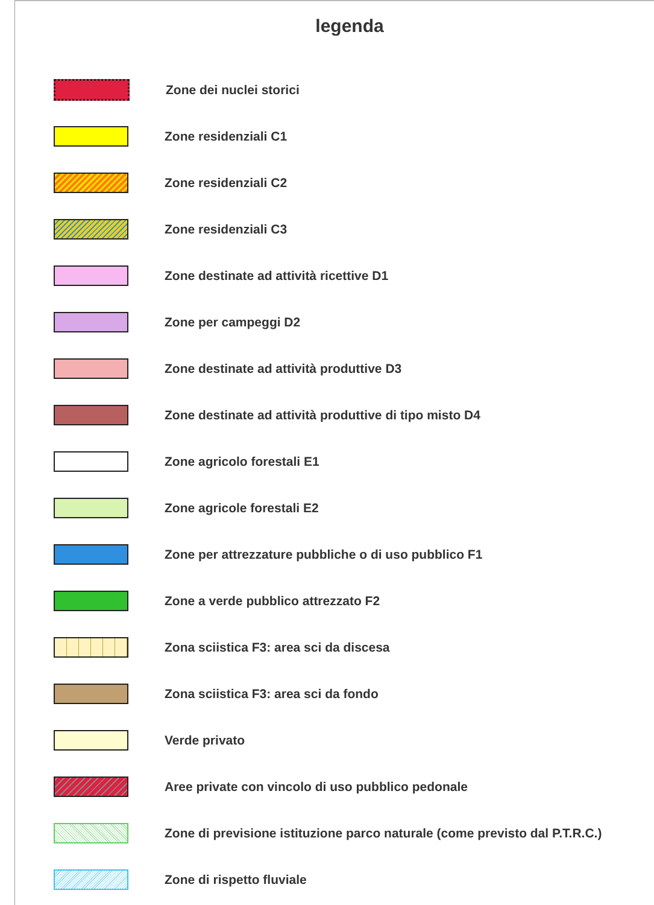legenda
Zone dei nuclei storici
Zone residenziali C1
Zone residenziali C2
Zone residenziali C3
Zone destinate ad attività ricettive D1
Zone per campeggi D2
Zone destinate ad attività produttive D3
Zone destinate ad attività produttive di tipo misto D4
Zone agricolo forestali E1
Zone agricole forestali E2
Zone per attrezzature pubbliche o di uso pubblico F1
Zone a verde pubblico attrezzato F2
Zona sciistica F3: area sci da discesa
Zona sciistica F3: area sci da fondo
Verde privato
Aree private con vincolo di uso pubblico pedonale
Zone di previsione istituzione parco naturale (come previsto dal P.T.R.C.)
Zone di rispetto fluviale